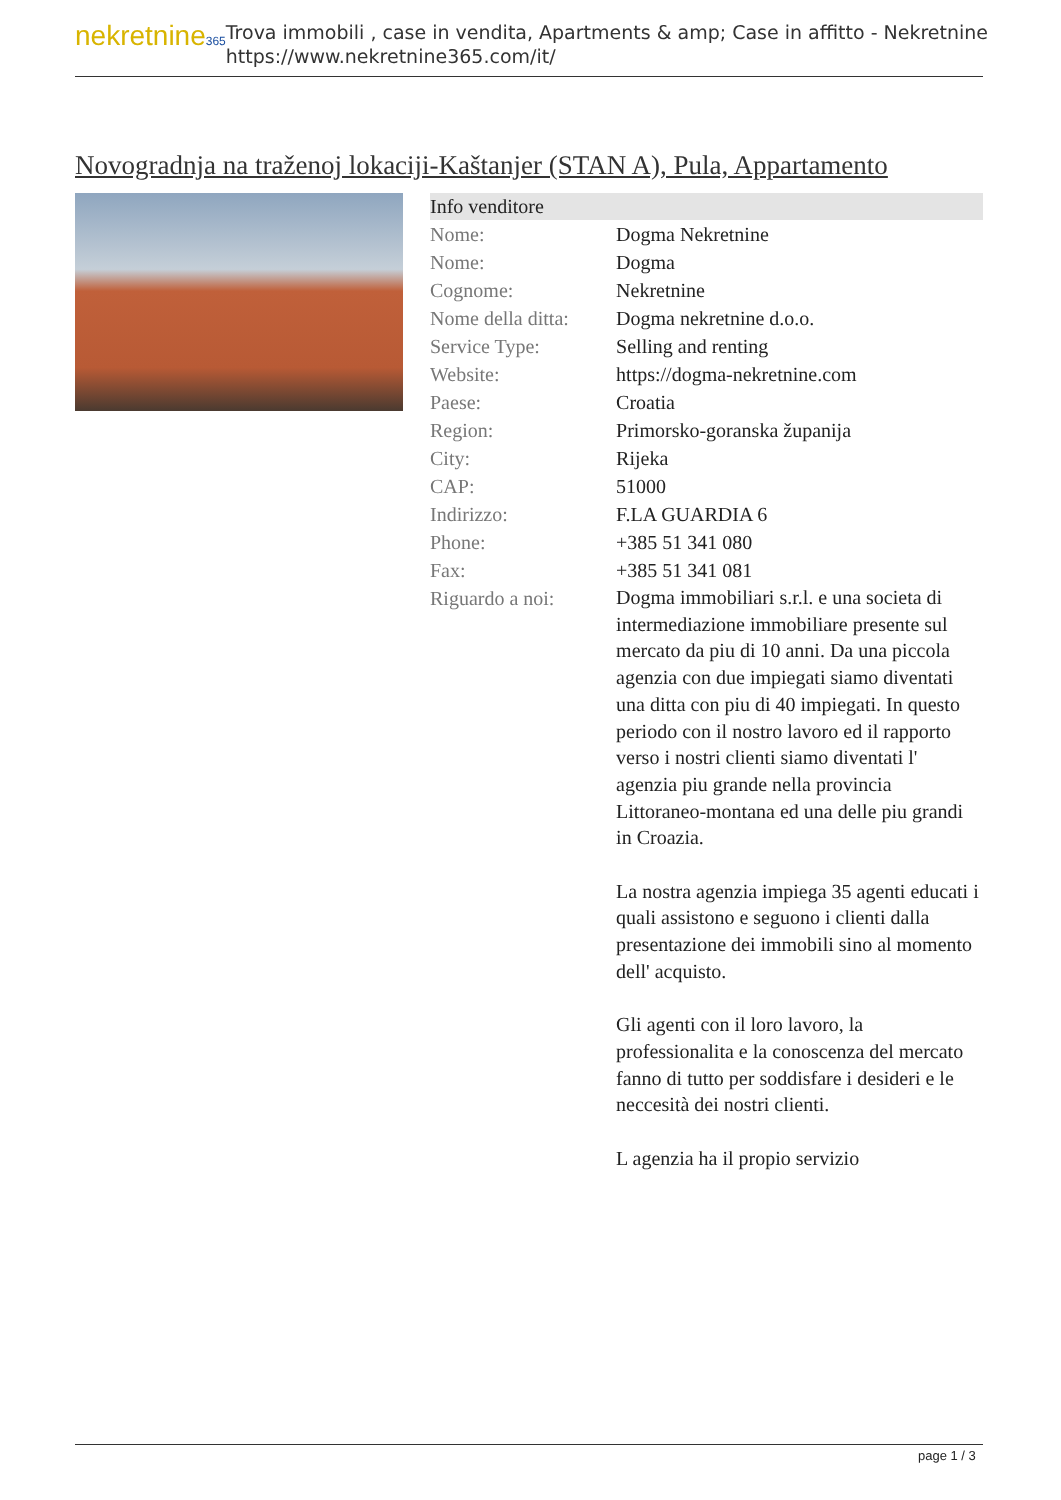nekretnine365
Trova immobili , case in vendita, Apartments & amp; Case in affitto - Nekretnine
https://www.nekretnine365.com/it/
Novogradnja na traženoj lokaciji-Kaštanjer (STAN A), Pula, Appartamento
| Info venditore | |
| --- | --- |
| Nome: | Dogma Nekretnine |
| Nome: | Dogma |
| Cognome: | Nekretnine |
| Nome della ditta: | Dogma nekretnine d.o.o. |
| Service Type: | Selling and renting |
| Website: | https://dogma-nekretnine.com |
| Paese: | Croatia |
| Region: | Primorsko-goranska županija |
| City: | Rijeka |
| CAP: | 51000 |
| Indirizzo: | F.LA GUARDIA 6 |
| Phone: | +385 51 341 080 |
| Fax: | +385 51 341 081 |
| Riguardo a noi: | Dogma immobiliari s.r.l. e una societa di intermediazione immobiliare presente sul mercato da piu di 10 anni. Da una piccola agenzia con due impiegati siamo diventati una ditta con piu di 40 impiegati. In questo periodo con il nostro lavoro ed il rapporto verso i nostri clienti siamo diventati l' agenzia piu grande nella provincia Littoraneo-montana ed una delle piu grandi in Croazia. La nostra agenzia impiega 35 agenti educati i quali assistono e seguono i clienti dalla presentazione dei immobili sino al momento dell' acquisto. Gli agenti con il loro lavoro, la professionalita e la conoscenza del mercato fanno di tutto per soddisfare i desideri e le neccesità dei nostri clienti. L agenzia ha il propio servizio |
page 1 / 3